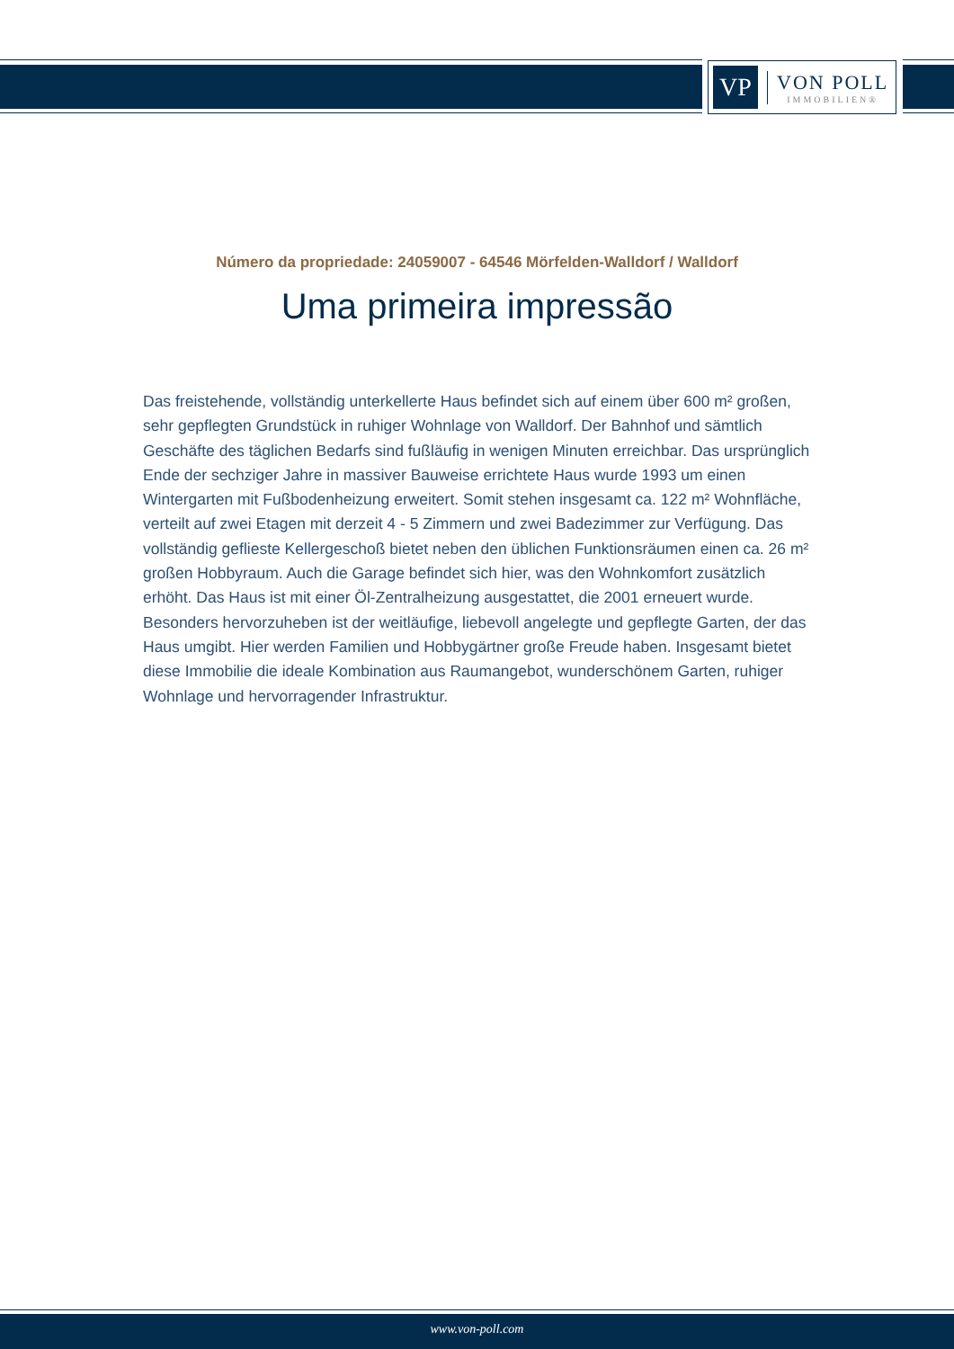VP
VON POLL
IMMOBILIEN®
Número da propriedade: 24059007 - 64546 Mörfelden-Walldorf / Walldorf
Uma primeira impressão
Das freistehende, vollständig unterkellerte Haus befindet sich auf einem über 600 m² großen, sehr gepflegten Grundstück in ruhiger Wohnlage von Walldorf. Der Bahnhof und sämtlich Geschäfte des täglichen Bedarfs sind fußläufig in wenigen Minuten erreichbar. Das ursprünglich Ende der sechziger Jahre in massiver Bauweise errichtete Haus wurde 1993 um einen Wintergarten mit Fußbodenheizung erweitert. Somit stehen insgesamt ca. 122 m² Wohnfläche, verteilt auf zwei Etagen mit derzeit 4 - 5 Zimmern und zwei Badezimmer zur Verfügung. Das vollständig geflieste Kellergeschoß bietet neben den üblichen Funktionsräumen einen ca. 26 m² großen Hobbyraum. Auch die Garage befindet sich hier, was den Wohnkomfort zusätzlich erhöht. Das Haus ist mit einer Öl-Zentralheizung ausgestattet, die 2001 erneuert wurde. Besonders hervorzuheben ist der weitläufige, liebevoll angelegte und gepflegte Garten, der das Haus umgibt. Hier werden Familien und Hobbygärtner große Freude haben. Insgesamt bietet diese Immobilie die ideale Kombination aus Raumangebot, wunderschönem Garten, ruhiger Wohnlage und hervorragender Infrastruktur.
www.von-poll.com